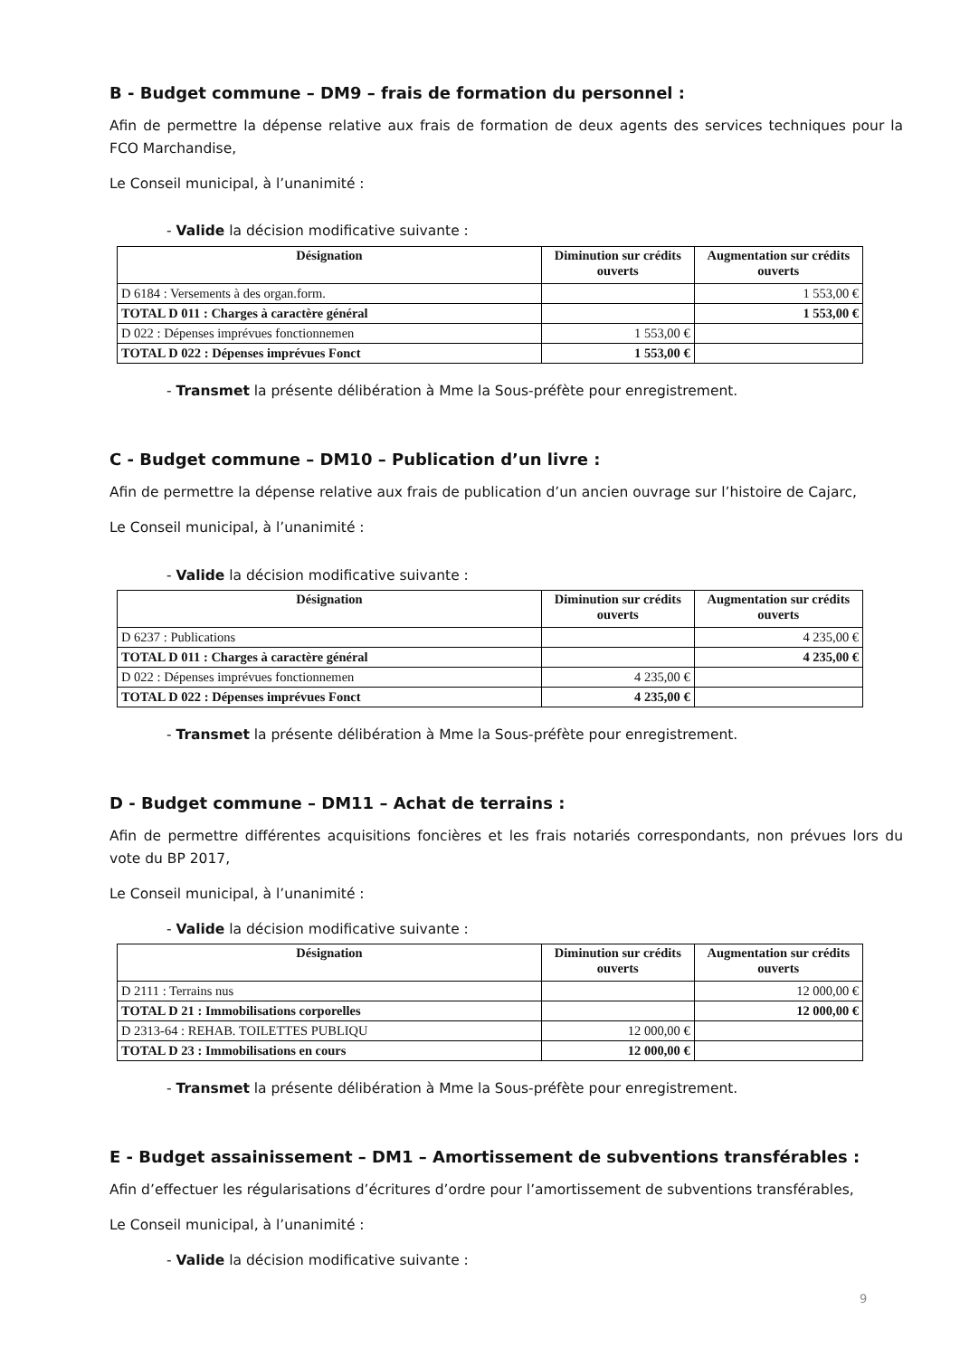B - Budget commune – DM9 – frais de formation du personnel :
Afin de permettre la dépense relative aux frais de formation de deux agents des services techniques pour la FCO Marchandise,
Le Conseil municipal, à l’unanimité :
- Valide la décision modificative suivante :
| Désignation | Diminution sur crédits ouverts | Augmentation sur crédits ouverts |
| --- | --- | --- |
| D 6184 : Versements à des organ.form. | | 1 553,00 € |
| TOTAL D 011 : Charges à caractère général | | 1 553,00 € |
| D 022 : Dépenses imprévues fonctionnemen | 1 553,00 € | |
| TOTAL D 022 : Dépenses imprévues Fonct | 1 553,00 € | |
- Transmet la présente délibération à Mme la Sous-préfète pour enregistrement.
C - Budget commune – DM10 – Publication d’un livre :
Afin de permettre la dépense relative aux frais de publication d’un ancien ouvrage sur l’histoire de Cajarc,
Le Conseil municipal, à l’unanimité :
- Valide la décision modificative suivante :
| Désignation | Diminution sur crédits ouverts | Augmentation sur crédits ouverts |
| --- | --- | --- |
| D 6237 : Publications | | 4 235,00 € |
| TOTAL D 011 : Charges à caractère général | | 4 235,00 € |
| D 022 : Dépenses imprévues fonctionnemen | 4 235,00 € | |
| TOTAL D 022 : Dépenses imprévues Fonct | 4 235,00 € | |
- Transmet la présente délibération à Mme la Sous-préfète pour enregistrement.
D - Budget commune – DM11 – Achat de terrains :
Afin de permettre différentes acquisitions foncières et les frais notariés correspondants, non prévues lors du vote du BP 2017,
Le Conseil municipal, à l’unanimité :
- Valide la décision modificative suivante :
| Désignation | Diminution sur crédits ouverts | Augmentation sur crédits ouverts |
| --- | --- | --- |
| D 2111 : Terrains nus | | 12 000,00 € |
| TOTAL D 21 : Immobilisations corporelles | | 12 000,00 € |
| D 2313-64 : REHAB. TOILETTES PUBLIQU | 12 000,00 € | |
| TOTAL D 23 : Immobilisations en cours | 12 000,00 € | |
- Transmet la présente délibération à Mme la Sous-préfète pour enregistrement.
E - Budget assainissement – DM1 – Amortissement de subventions transférables :
Afin d’effectuer les régularisations d’écritures d’ordre pour l’amortissement de subventions transférables,
Le Conseil municipal, à l’unanimité :
- Valide la décision modificative suivante :
9